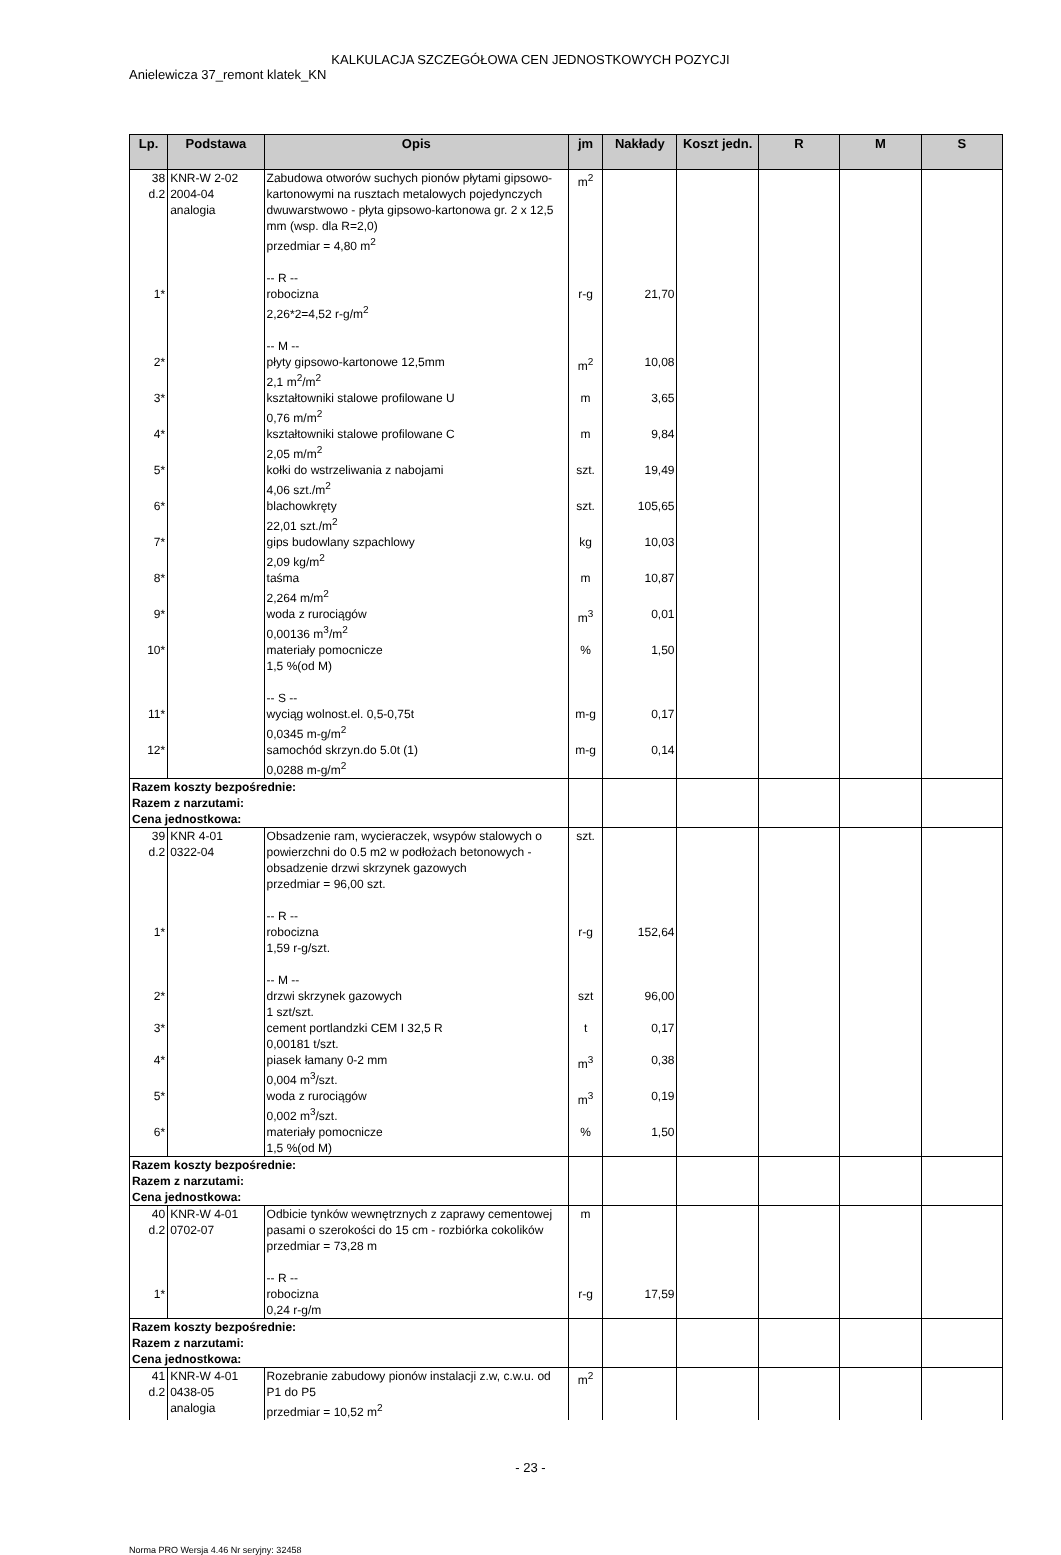KALKULACJA SZCZEGÓŁOWA CEN JEDNOSTKOWYCH POZYCJI
Anielewicza 37_remont klatek_KN
| Lp. | Podstawa | Opis | jm | Nakłady | Koszt jedn. | R | M | S |
| --- | --- | --- | --- | --- | --- | --- | --- | --- |
| 38 d.2 | KNR-W 2-02 2004-04 analogia | Zabudowa otworów suchych pionów płytami gipsowo-kartonowymi na rusztach metalowych pojedynczych dwuwarstwowo - płyta gipsowo-kartonowa gr. 2 x 12,5 mm (wsp. dla R=2,0) przedmiar = 4,80 m<sup>2</sup> -- R -- | m<sup>2</sup> | | | | | |
| 1* | | robocizna 2,26*2=4,52 r-g/m<sup>2</sup> -- M -- | r-g | 21,70 | | | | |
| 2* | | płyty gipsowo-kartonowe 12,5mm 2,1 m<sup>2</sup>/m<sup>2</sup> | m<sup>2</sup> | 10,08 | | | | |
| 3* | | kształtowniki stalowe profilowane U 0,76 m/m<sup>2</sup> | m | 3,65 | | | | |
| 4* | | kształtowniki stalowe profilowane C 2,05 m/m<sup>2</sup> | m | 9,84 | | | | |
| 5* | | kołki do wstrzeliwania z nabojami 4,06 szt./m<sup>2</sup> | szt. | 19,49 | | | | |
| 6* | | blachowkręty 22,01 szt./m<sup>2</sup> | szt. | 105,65 | | | | |
| 7* | | gips budowlany szpachlowy 2,09 kg/m<sup>2</sup> | kg | 10,03 | | | | |
| 8* | | taśma 2,264 m/m<sup>2</sup> | m | 10,87 | | | | |
| 9* | | woda z rurociągów 0,00136 m<sup>3</sup>/m<sup>2</sup> | m<sup>3</sup> | 0,01 | | | | |
| 10* | | materiały pomocnicze 1,5 %(od M) -- S -- | % | 1,50 | | | | |
| 11* | | wyciąg wolnost.el. 0,5-0,75t 0,0345 m-g/m<sup>2</sup> | m-g | 0,17 | | | | |
| 12* | | samochód skrzyn.do 5.0t (1) 0,0288 m-g/m<sup>2</sup> | m-g | 0,14 | | | | |
| Razem koszty bezpośrednie: Razem z narzutami: Cena jednostkowa: | | | | | | | | |
| 39 d.2 | KNR 4-01 0322-04 | Obsadzenie ram, wycieraczek, wsypów stalowych o powierzchni do 0.5 m2 w podłożach betonowych - obsadzenie drzwi skrzynek gazowych przedmiar = 96,00 szt. -- R -- | szt. | | | | | |
| 1* | | robocizna 1,59 r-g/szt. -- M -- | r-g | 152,64 | | | | |
| 2* | | drzwi skrzynek gazowych 1 szt/szt. | szt | 96,00 | | | | |
| 3* | | cement portlandzki CEM I 32,5 R 0,00181 t/szt. | t | 0,17 | | | | |
| 4* | | piasek łamany 0-2 mm 0,004 m<sup>3</sup>/szt. | m<sup>3</sup> | 0,38 | | | | |
| 5* | | woda z rurociągów 0,002 m<sup>3</sup>/szt. | m<sup>3</sup> | 0,19 | | | | |
| 6* | | materiały pomocnicze 1,5 %(od M) | % | 1,50 | | | | |
| Razem koszty bezpośrednie: Razem z narzutami: Cena jednostkowa: | | | | | | | | |
| 40 d.2 | KNR-W 4-01 0702-07 | Odbicie tynków wewnętrznych z zaprawy cementowej pasami o szerokości do 15 cm - rozbiórka cokolików przedmiar = 73,28 m -- R -- | m | | | | | |
| 1* | | robocizna 0,24 r-g/m | r-g | 17,59 | | | | |
| Razem koszty bezpośrednie: Razem z narzutami: Cena jednostkowa: | | | | | | | | |
| 41 d.2 | KNR-W 4-01 0438-05 analogia | Rozebranie zabudowy pionów instalacji z.w, c.w.u. od P1 do P5 przedmiar = 10,52 m<sup>2</sup> | m<sup>2</sup> | | | | | |
- 23 -
Norma PRO Wersja 4.46 Nr seryjny: 32458